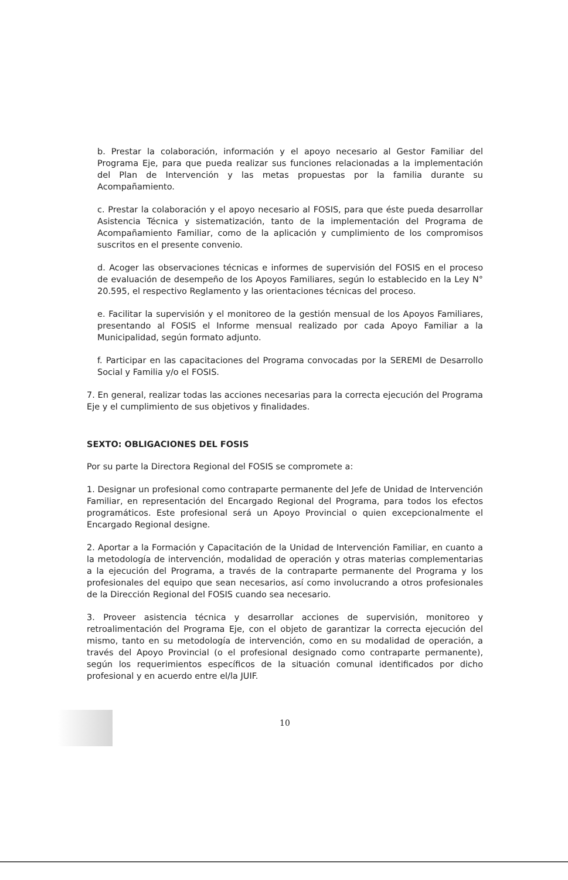b. Prestar la colaboración, información y el apoyo necesario al Gestor Familiar del Programa Eje, para que pueda realizar sus funciones relacionadas a la implementación del Plan de Intervención y las metas propuestas por la familia durante su Acompañamiento.
c. Prestar la colaboración y el apoyo necesario al FOSIS, para que éste pueda desarrollar Asistencia Técnica y sistematización, tanto de la implementación del Programa de Acompañamiento Familiar, como de la aplicación y cumplimiento de los compromisos suscritos en el presente convenio.
d. Acoger las observaciones técnicas e informes de supervisión del FOSIS en el proceso de evaluación de desempeño de los Apoyos Familiares, según lo establecido en la Ley N° 20.595, el respectivo Reglamento y las orientaciones técnicas del proceso.
e. Facilitar la supervisión y el monitoreo de la gestión mensual de los Apoyos Familiares, presentando al FOSIS el Informe mensual realizado por cada Apoyo Familiar a la Municipalidad, según formato adjunto.
f. Participar en las capacitaciones del Programa convocadas por la SEREMI de Desarrollo Social y Familia y/o el FOSIS.
7. En general, realizar todas las acciones necesarias para la correcta ejecución del Programa Eje y el cumplimiento de sus objetivos y finalidades.
SEXTO: OBLIGACIONES DEL FOSIS
Por su parte la Directora Regional del FOSIS se compromete a:
1. Designar un profesional como contraparte permanente del Jefe de Unidad de Intervención Familiar, en representación del Encargado Regional del Programa, para todos los efectos programáticos. Este profesional será un Apoyo Provincial o quien excepcionalmente el Encargado Regional designe.
2. Aportar a la Formación y Capacitación de la Unidad de Intervención Familiar, en cuanto a la metodología de intervención, modalidad de operación y otras materias complementarias a la ejecución del Programa, a través de la contraparte permanente del Programa y los profesionales del equipo que sean necesarios, así como involucrando a otros profesionales de la Dirección Regional del FOSIS cuando sea necesario.
3. Proveer asistencia técnica y desarrollar acciones de supervisión, monitoreo y retroalimentación del Programa Eje, con el objeto de garantizar la correcta ejecución del mismo, tanto en su metodología de intervención, como en su modalidad de operación, a través del Apoyo Provincial (o el profesional designado como contraparte permanente), según los requerimientos específicos de la situación comunal identificados por dicho profesional y en acuerdo entre el/la JUIF.
10